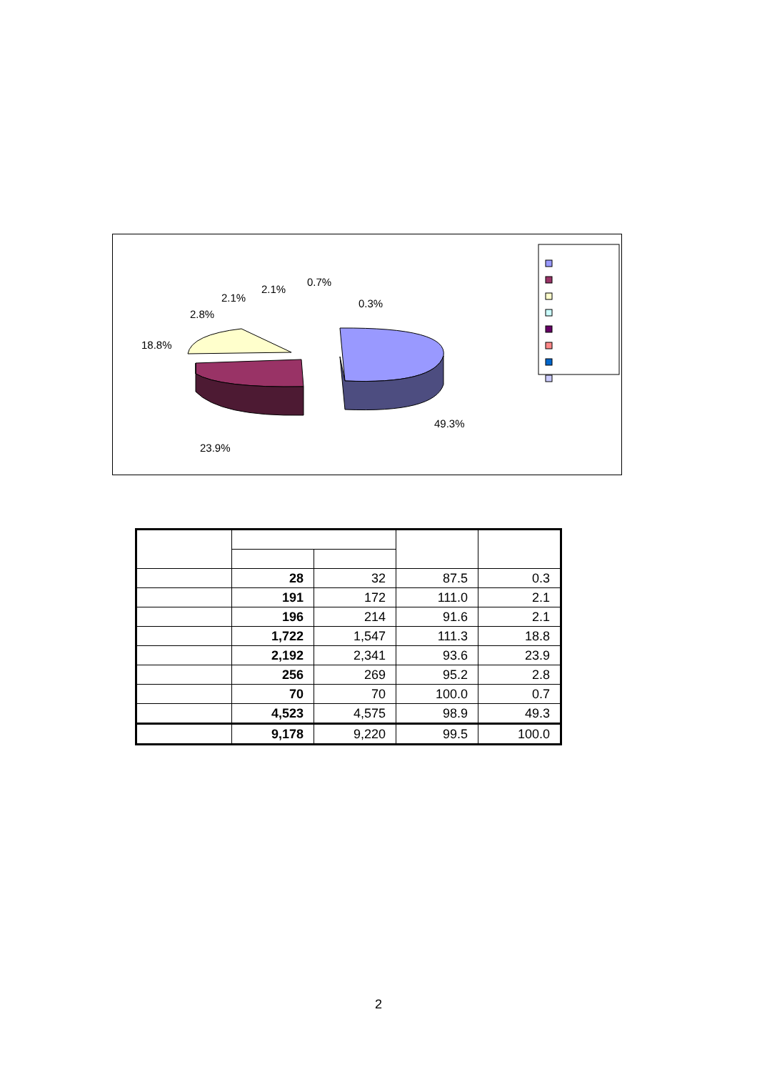18.8%
2.8%
2.1%
2.1%
0.7%
0.3%
49.3%
23.9%
| | 28 | 32 | 87.5 | 0.3 |
| | 191 | 172 | 111.0 | 2.1 |
| | 196 | 214 | 91.6 | 2.1 |
| | 1,722 | 1,547 | 111.3 | 18.8 |
| | 2,192 | 2,341 | 93.6 | 23.9 |
| | 256 | 269 | 95.2 | 2.8 |
| | 70 | 70 | 100.0 | 0.7 |
| | 4,523 | 4,575 | 98.9 | 49.3 |
| | 9,178 | 9,220 | 99.5 | 100.0 |
2